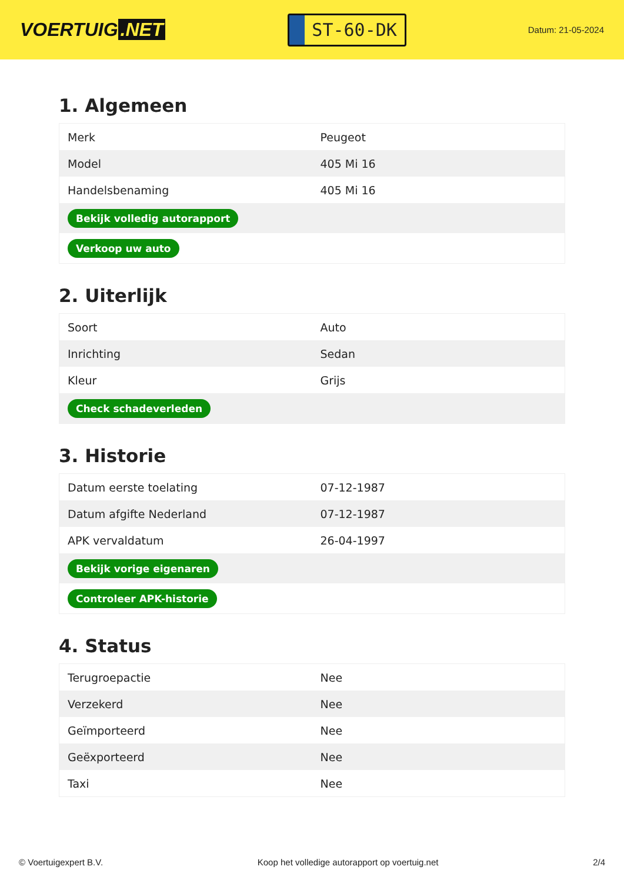VOERTUIG.NET
ST-60-DK
Datum: 21-05-2024
1. Algemeen
| Merk | Peugeot |
| Model | 405 Mi 16 |
| Handelsbenaming | 405 Mi 16 |
| Bekijk volledig autorapport | |
| Verkoop uw auto | |
2. Uiterlijk
| Soort | Auto |
| Inrichting | Sedan |
| Kleur | Grijs |
| Check schadeverleden | |
3. Historie
| Datum eerste toelating | 07-12-1987 |
| Datum afgifte Nederland | 07-12-1987 |
| APK vervaldatum | 26-04-1997 |
| Bekijk vorige eigenaren | |
| Controleer APK-historie | |
4. Status
| Terugroepactie | Nee |
| Verzekerd | Nee |
| Geïmporteerd | Nee |
| Geëxporteerd | Nee |
| Taxi | Nee |
© Voertuigexpert B.V. Koop het volledige autorapport op voertuig.net 2/4